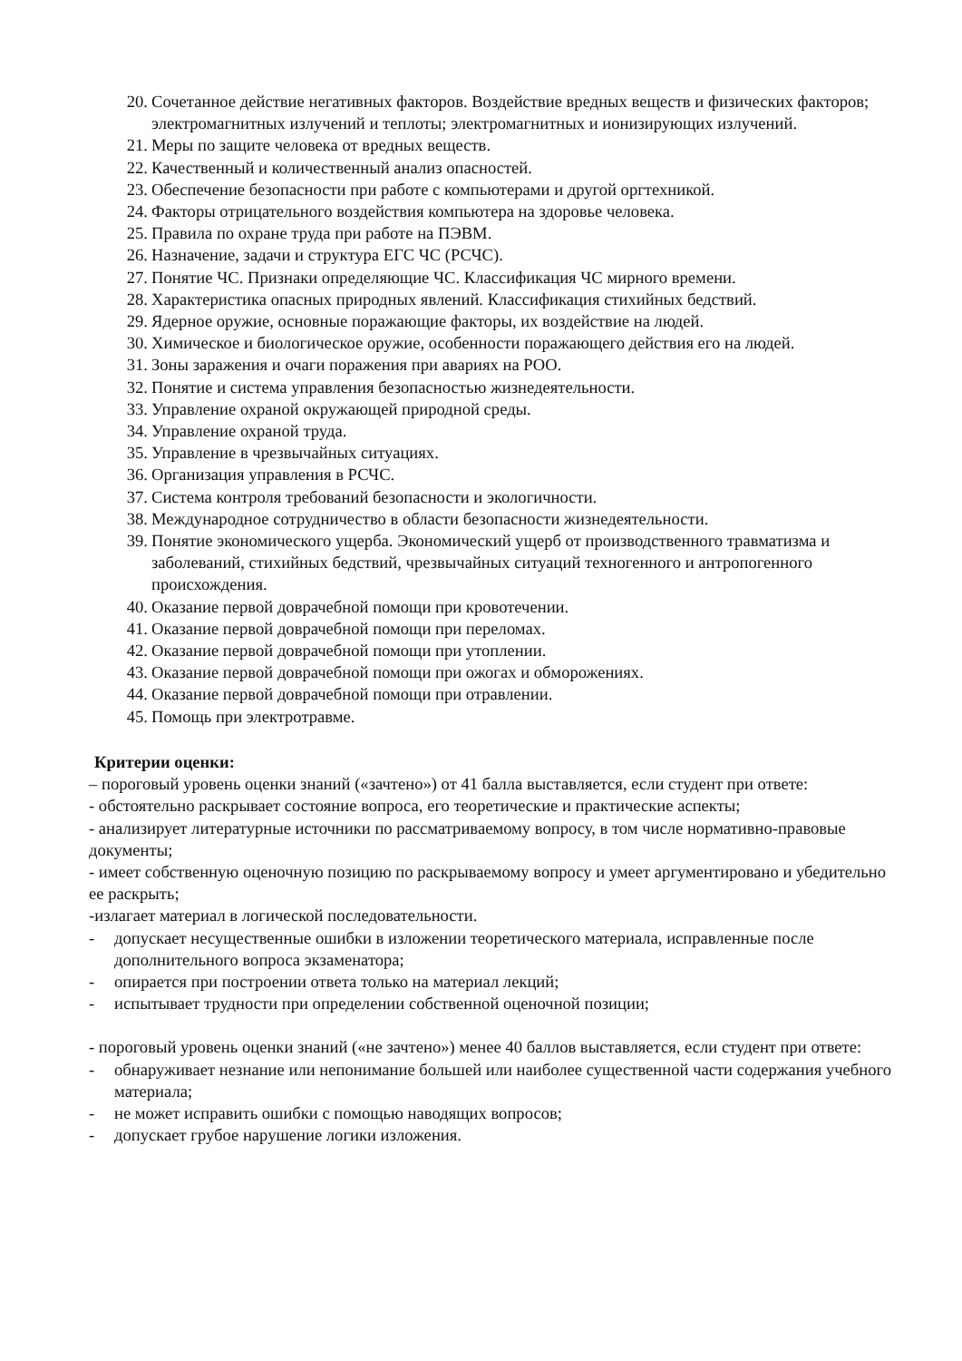20. Сочетанное действие негативных факторов. Воздействие вредных веществ и физических факторов; электромагнитных излучений и теплоты; электромагнитных и ионизирующих излучений.
21. Меры по защите человека от вредных веществ.
22. Качественный и количественный анализ опасностей.
23. Обеспечение безопасности при работе с компьютерами и другой оргтехникой.
24. Факторы отрицательного воздействия компьютера на здоровье человека.
25. Правила по охране труда при работе на ПЭВМ.
26. Назначение, задачи и структура ЕГС ЧС (РСЧС).
27. Понятие ЧС. Признаки определяющие ЧС. Классификация ЧС мирного времени.
28. Характеристика опасных природных явлений. Классификация стихийных бедствий.
29. Ядерное оружие, основные поражающие факторы, их воздействие на людей.
30. Химическое и биологическое оружие, особенности поражающего действия его на людей.
31. Зоны заражения и очаги поражения при авариях на РОО.
32. Понятие и система управления безопасностью жизнедеятельности.
33. Управление охраной окружающей природной среды.
34. Управление охраной труда.
35. Управление в чрезвычайных ситуациях.
36. Организация управления в РСЧС.
37. Система контроля требований безопасности и экологичности.
38. Международное сотрудничество в области безопасности жизнедеятельности.
39. Понятие экономического ущерба. Экономический ущерб от производственного травматизма и заболеваний, стихийных бедствий, чрезвычайных ситуаций техногенного и антропогенного происхождения.
40. Оказание первой доврачебной помощи при кровотечении.
41. Оказание первой доврачебной помощи при переломах.
42. Оказание первой доврачебной помощи при утоплении.
43. Оказание первой доврачебной помощи при ожогах и обморожениях.
44. Оказание первой доврачебной помощи при отравлении.
45. Помощь при электротравме.
Критерии оценки:
– пороговый уровень оценки знаний («зачтено») от 41 балла выставляется, если студент при ответе:
- обстоятельно раскрывает состояние вопроса, его теоретические и практические аспекты;
- анализирует литературные источники по рассматриваемому вопросу, в том числе нормативно-правовые документы;
- имеет собственную оценочную позицию по раскрываемому вопросу и умеет аргументировано и убедительно ее раскрыть;
-излагает материал в логической последовательности.
- допускает несущественные ошибки в изложении теоретического материала, исправленные после дополнительного вопроса экзаменатора;
- опирается при построении ответа только на материал лекций;
- испытывает трудности при определении собственной оценочной позиции;
- пороговый уровень оценки знаний («не зачтено») менее 40 баллов выставляется, если студент при ответе:
- обнаруживает незнание или непонимание большей или наиболее существенной части содержания учебного материала;
- не может исправить ошибки с помощью наводящих вопросов;
- допускает грубое нарушение логики изложения.